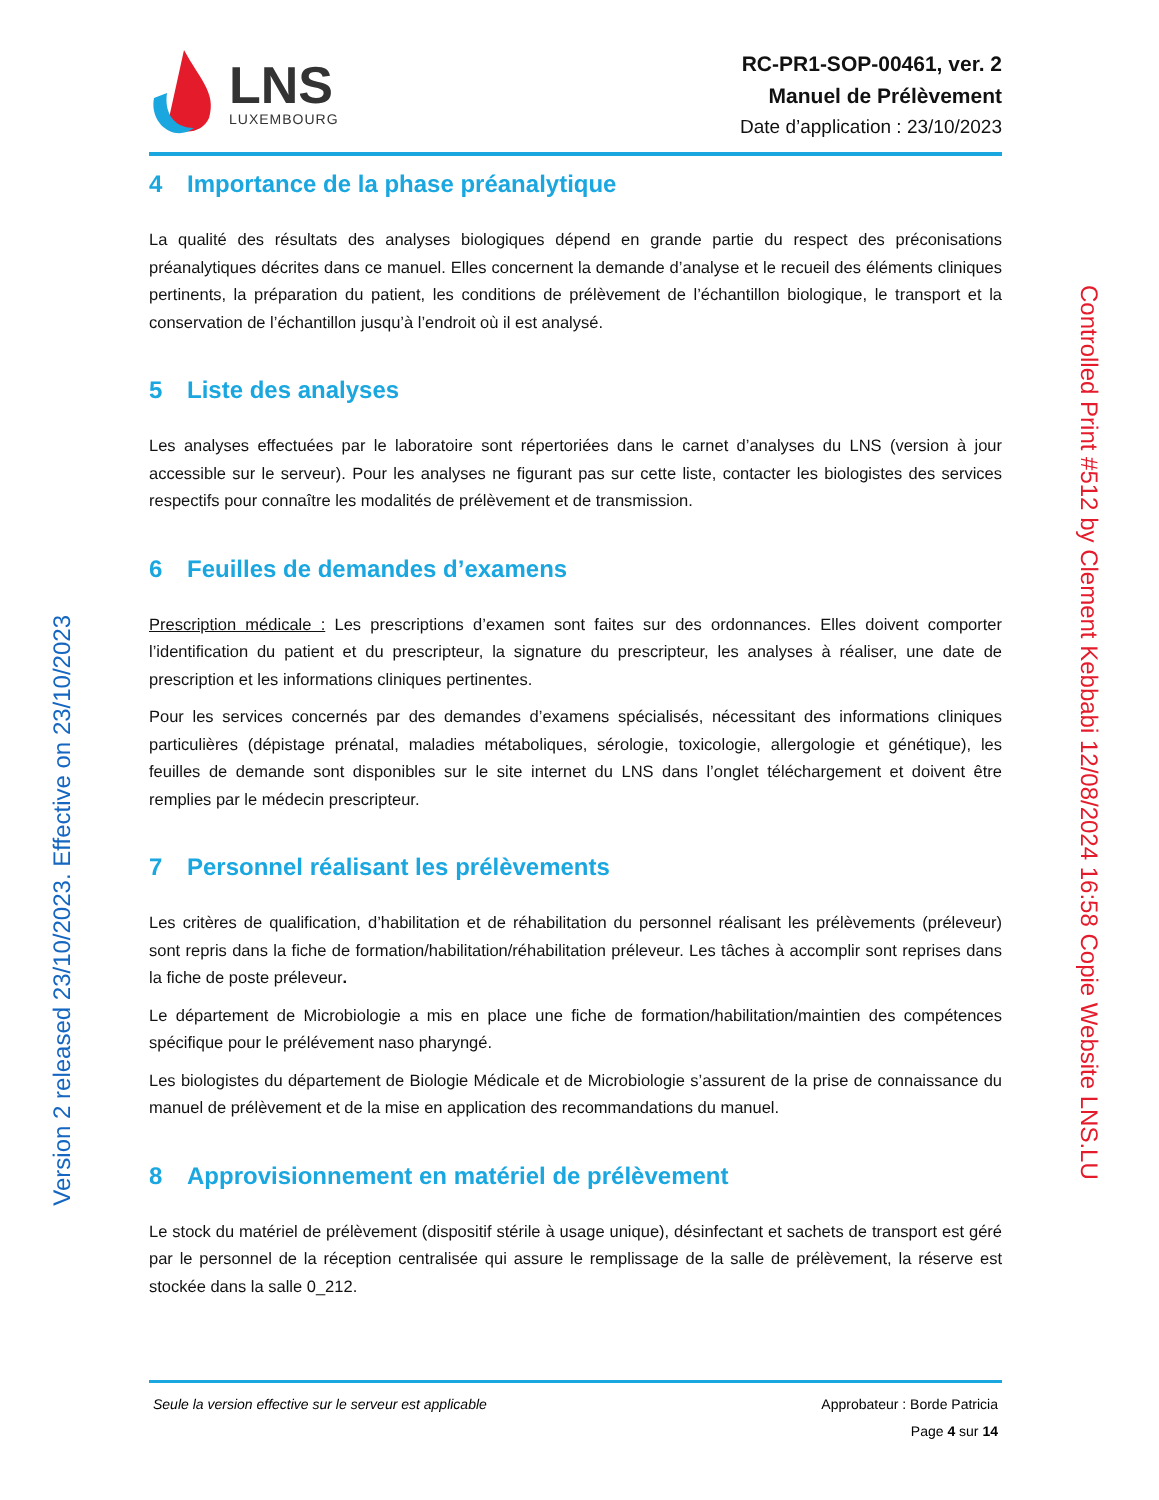Version 2 released 23/10/2023. Effective on 23/10/2023
LNS
LUXEMBOURG
RC-PR1-SOP-00461, ver. 2
Manuel de Prélèvement
Date d’application : 23/10/2023
4 Importance de la phase préanalytique
La qualité des résultats des analyses biologiques dépend en grande partie du respect des préconisations préanalytiques décrites dans ce manuel. Elles concernent la demande d’analyse et le recueil des éléments cliniques pertinents, la préparation du patient, les conditions de prélèvement de l’échantillon biologique, le transport et la conservation de l’échantillon jusqu’à l’endroit où il est analysé.
5 Liste des analyses
Les analyses effectuées par le laboratoire sont répertoriées dans le carnet d’analyses du LNS (version à jour accessible sur le serveur). Pour les analyses ne figurant pas sur cette liste, contacter les biologistes des services respectifs pour connaître les modalités de prélèvement et de transmission.
6 Feuilles de demandes d’examens
Prescription médicale : Les prescriptions d’examen sont faites sur des ordonnances. Elles doivent comporter l’identification du patient et du prescripteur, la signature du prescripteur, les analyses à réaliser, une date de prescription et les informations cliniques pertinentes.
Pour les services concernés par des demandes d’examens spécialisés, nécessitant des informations cliniques particulières (dépistage prénatal, maladies métaboliques, sérologie, toxicologie, allergologie et génétique), les feuilles de demande sont disponibles sur le site internet du LNS dans l’onglet téléchargement et doivent être remplies par le médecin prescripteur.
7 Personnel réalisant les prélèvements
Les critères de qualification, d’habilitation et de réhabilitation du personnel réalisant les prélèvements (préleveur) sont repris dans la fiche de formation/habilitation/réhabilitation préleveur. Les tâches à accomplir sont reprises dans la fiche de poste préleveur.
Le département de Microbiologie a mis en place une fiche de formation/habilitation/maintien des compétences spécifique pour le prélévement naso pharyngé.
Les biologistes du département de Biologie Médicale et de Microbiologie s’assurent de la prise de connaissance du manuel de prélèvement et de la mise en application des recommandations du manuel.
8 Approvisionnement en matériel de prélèvement
Le stock du matériel de prélèvement (dispositif stérile à usage unique), désinfectant et sachets de transport est géré par le personnel de la réception centralisée qui assure le remplissage de la salle de prélèvement, la réserve est stockée dans la salle 0_212.
Seule la version effective sur le serveur est applicable
Approbateur : Borde Patricia
Page 4 sur 14
Controlled Print #512 by Clement Kebbabi 12/08/2024 16:58 Copie Website LNS.LU